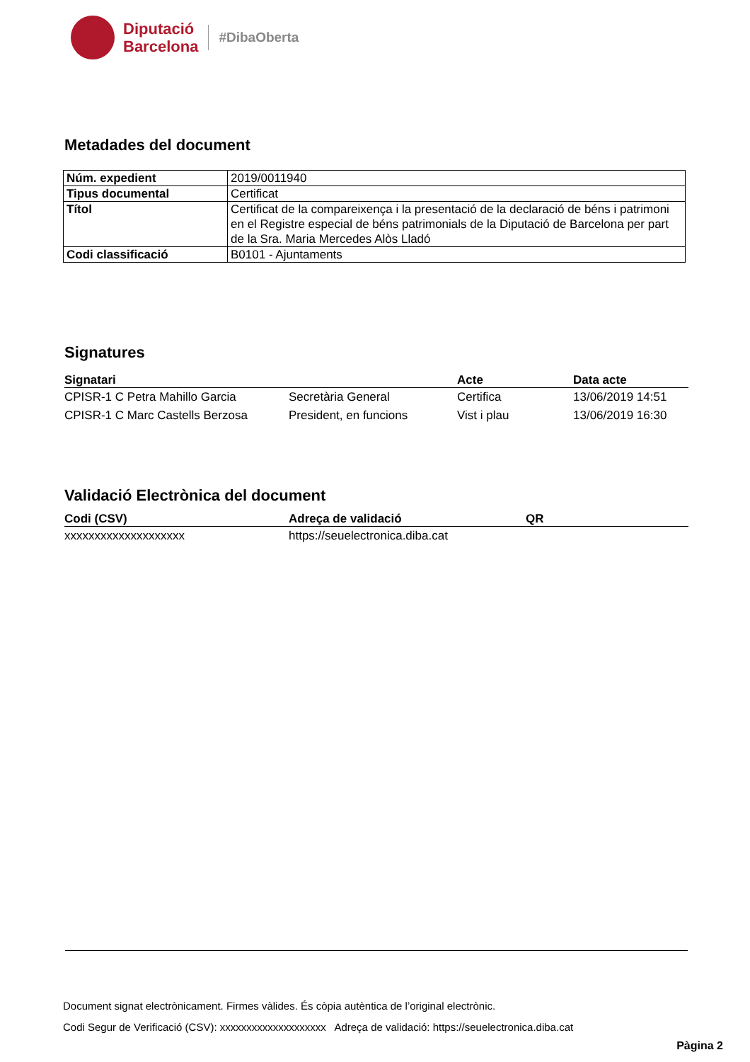Diputació
Barcelona
#DibaOberta
Metadades del document
| Núm. expedient | 2019/0011940 |
| Tipus documental | Certificat |
| Títol | Certificat de la compareixença i la presentació de la declaració de béns i patrimoni en el Registre especial de béns patrimonials de la Diputació de Barcelona per part de la Sra. Maria Mercedes Alòs Lladó |
| Codi classificació | B0101 - Ajuntaments |
Signatures
| Signatari | | Acte | Data acte |
| --- | --- | --- | --- |
| CPISR-1 C Petra Mahillo Garcia | Secretària General | Certifica | 13/06/2019 14:51 |
| CPISR-1 C Marc Castells Berzosa | President, en funcions | Vist i plau | 13/06/2019 16:30 |
Validació Electrònica del document
| Codi (CSV) | Adreça de validació | QR |
| --- | --- | --- |
| xxxxxxxxxxxxxxxxxxxx | https://seuelectronica.diba.cat | |
Document signat electrònicament. Firmes vàlides. És còpia autèntica de l’original electrònic.
Codi Segur de Verificació (CSV): xxxxxxxxxxxxxxxxxxxx Adreça de validació: https://seuelectronica.diba.cat
Pàgina 2